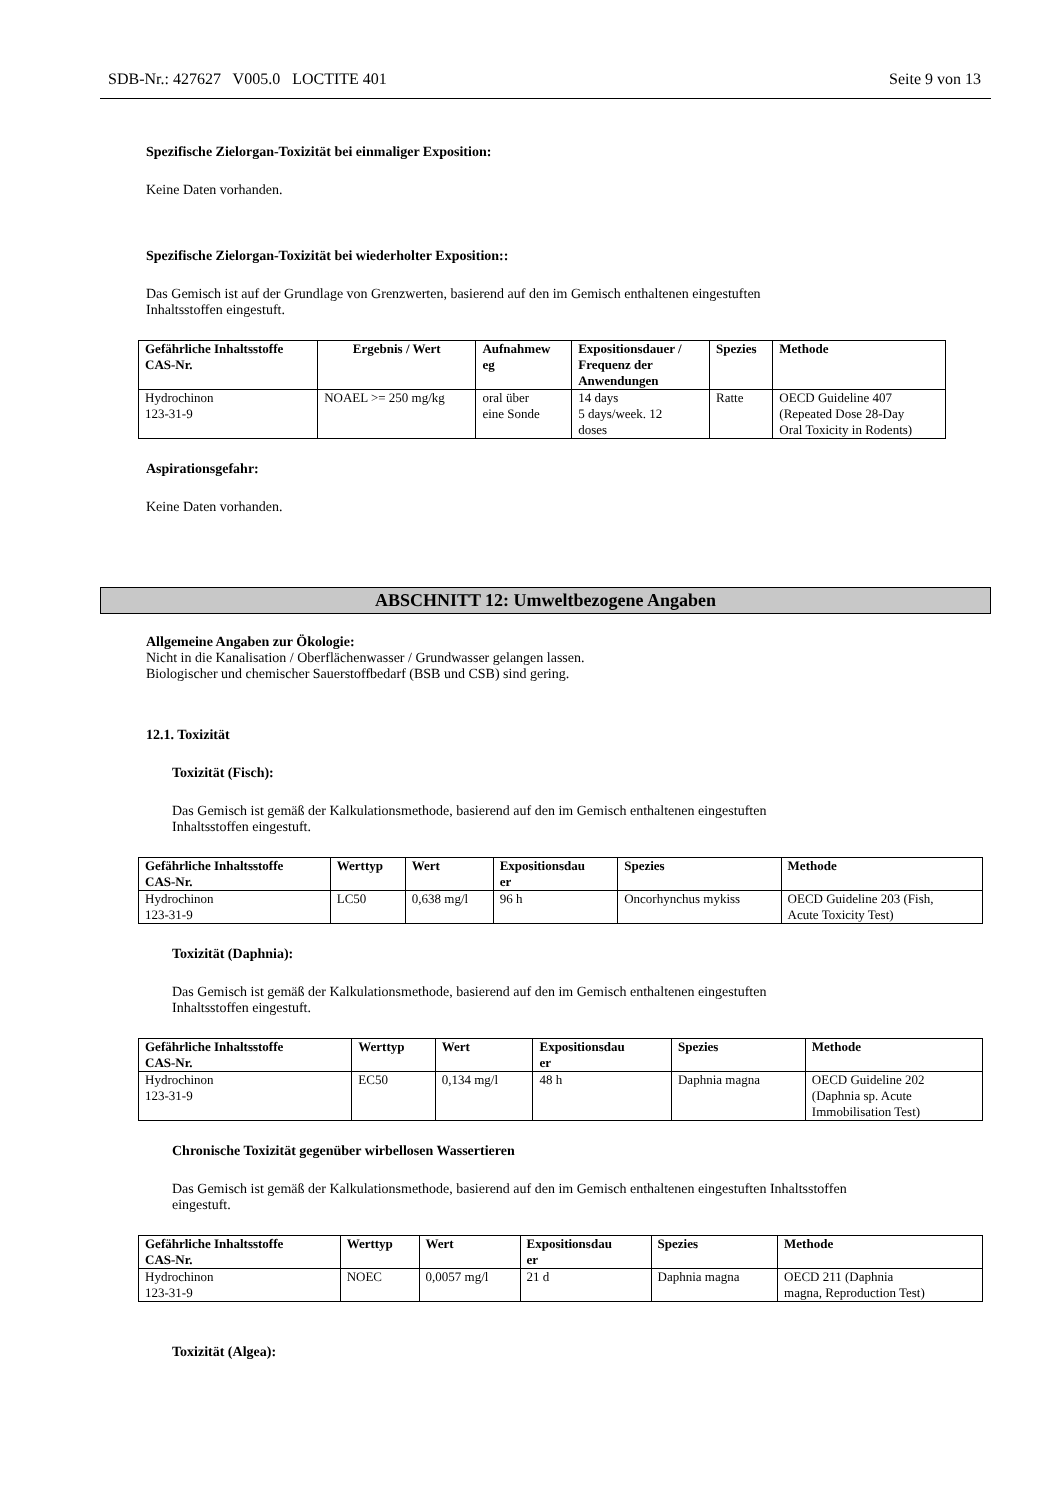SDB-Nr.: 427627 V005.0 LOCTITE 401 Seite 9 von 13
Spezifische Zielorgan-Toxizität bei einmaliger Exposition:
Keine Daten vorhanden.
Spezifische Zielorgan-Toxizität bei wiederholter Exposition::
Das Gemisch ist auf der Grundlage von Grenzwerten, basierend auf den im Gemisch enthaltenen eingestuften
Inhaltsstoffen eingestuft.
| Gefährliche Inhaltsstoffe CAS-Nr. | Ergebnis / Wert | Aufnahmew eg | Expositionsdauer / Frequenz der Anwendungen | Spezies | Methode |
| --- | --- | --- | --- | --- | --- |
| Hydrochinon 123-31-9 | NOAEL >= 250 mg/kg | oral über eine Sonde | 14 days 5 days/week. 12 doses | Ratte | OECD Guideline 407 (Repeated Dose 28-Day Oral Toxicity in Rodents) |
Aspirationsgefahr:
Keine Daten vorhanden.
ABSCHNITT 12: Umweltbezogene Angaben
Allgemeine Angaben zur Ökologie:
Nicht in die Kanalisation / Oberflächenwasser / Grundwasser gelangen lassen.
Biologischer und chemischer Sauerstoffbedarf (BSB und CSB) sind gering.
12.1. Toxizität
Toxizität (Fisch):
Das Gemisch ist gemäß der Kalkulationsmethode, basierend auf den im Gemisch enthaltenen eingestuften
Inhaltsstoffen eingestuft.
| Gefährliche Inhaltsstoffe CAS-Nr. | Werttyp | Wert | Expositionsdau er | Spezies | Methode |
| --- | --- | --- | --- | --- | --- |
| Hydrochinon 123-31-9 | LC50 | 0,638 mg/l | 96 h | Oncorhynchus mykiss | OECD Guideline 203 (Fish, Acute Toxicity Test) |
Toxizität (Daphnia):
Das Gemisch ist gemäß der Kalkulationsmethode, basierend auf den im Gemisch enthaltenen eingestuften
Inhaltsstoffen eingestuft.
| Gefährliche Inhaltsstoffe CAS-Nr. | Werttyp | Wert | Expositionsdau er | Spezies | Methode |
| --- | --- | --- | --- | --- | --- |
| Hydrochinon 123-31-9 | EC50 | 0,134 mg/l | 48 h | Daphnia magna | OECD Guideline 202 (Daphnia sp. Acute Immobilisation Test) |
Chronische Toxizität gegenüber wirbellosen Wassertieren
Das Gemisch ist gemäß der Kalkulationsmethode, basierend auf den im Gemisch enthaltenen eingestuften Inhaltsstoffen
eingestuft.
| Gefährliche Inhaltsstoffe CAS-Nr. | Werttyp | Wert | Expositionsdau er | Spezies | Methode |
| --- | --- | --- | --- | --- | --- |
| Hydrochinon 123-31-9 | NOEC | 0,0057 mg/l | 21 d | Daphnia magna | OECD 211 (Daphnia magna, Reproduction Test) |
Toxizität (Algea):